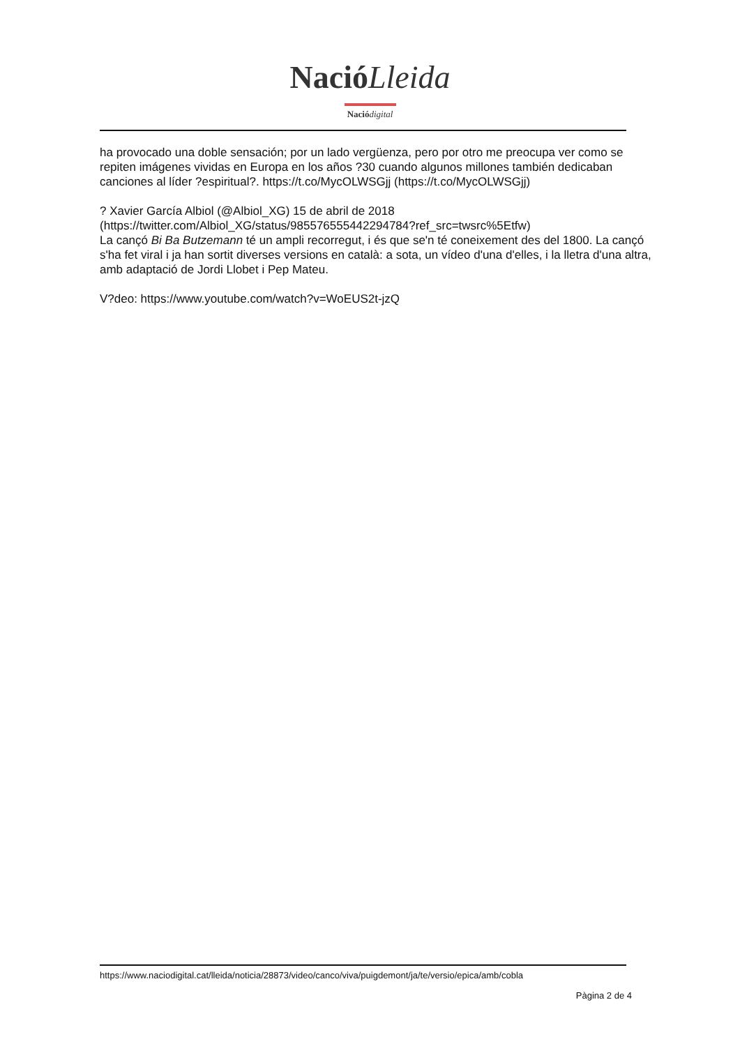Nació Lleida
Nació digital
ha provocado una doble sensación; por un lado vergüenza, pero por otro me preocupa ver como se repiten imágenes vividas en Europa en los años ?30 cuando algunos millones también dedicaban canciones al líder ?espiritual?. https://t.co/MycOLWSGjj (https://t.co/MycOLWSGjj)
? Xavier García Albiol (@Albiol_XG) 15 de abril de 2018
(https://twitter.com/Albiol_XG/status/985576555442294784?ref_src=twsrc%5Etfw)
La cançó Bi Ba Butzemann té un ampli recorregut, i és que se'n té coneixement des del 1800. La cançó s'ha fet viral i ja han sortit diverses versions en català: a sota, un vídeo d'una d'elles, i la lletra d'una altra, amb adaptació de Jordi Llobet i Pep Mateu.
V?deo: https://www.youtube.com/watch?v=WoEUS2t-jzQ
https://www.naciodigital.cat/lleida/noticia/28873/video/canco/viva/puigdemont/ja/te/versio/epica/amb/cobla
Pàgina 2 de 4